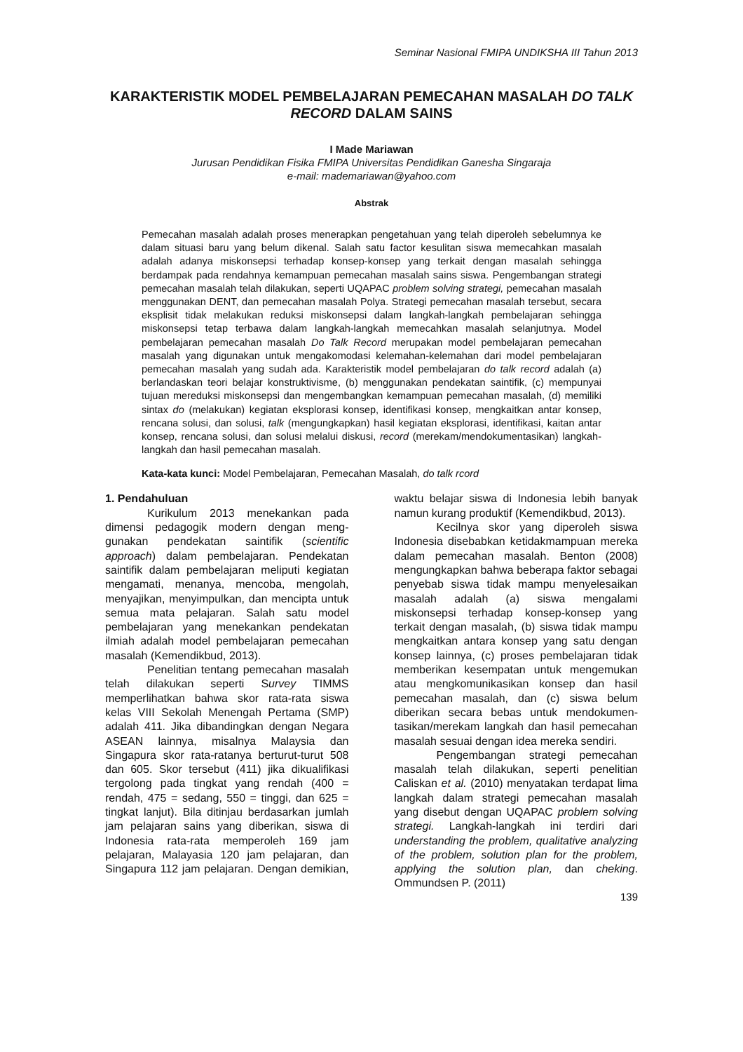Seminar Nasional FMIPA UNDIKSHA III Tahun 2013
KARAKTERISTIK MODEL PEMBELAJARAN PEMECAHAN MASALAH DO TALK RECORD DALAM SAINS
I Made Mariawan
Jurusan Pendidikan Fisika FMIPA Universitas Pendidikan Ganesha Singaraja
e-mail: mademariawan@yahoo.com
Abstrak
Pemecahan masalah adalah proses menerapkan pengetahuan yang telah diperoleh sebelumnya ke dalam situasi baru yang belum dikenal. Salah satu factor kesulitan siswa memecahkan masalah adalah adanya miskonsepsi terhadap konsep-konsep yang terkait dengan masalah sehingga berdampak pada rendahnya kemampuan pemecahan masalah sains siswa. Pengembangan strategi pemecahan masalah telah dilakukan, seperti UQAPAC problem solving strategi, pemecahan masalah menggunakan DENT, dan pemecahan masalah Polya. Strategi pemecahan masalah tersebut, secara eksplisit tidak melakukan reduksi miskonsepsi dalam langkah-langkah pembelajaran sehingga miskonsepsi tetap terbawa dalam langkah-langkah memecahkan masalah selanjutnya. Model pembelajaran pemecahan masalah Do Talk Record merupakan model pembelajaran pemecahan masalah yang digunakan untuk mengakomodasi kelemahan-kelemahan dari model pembelajaran pemecahan masalah yang sudah ada. Karakteristik model pembelajaran do talk record adalah (a) berlandaskan teori belajar konstruktivisme, (b) menggunakan pendekatan saintifik, (c) mempunyai tujuan mereduksi miskonsepsi dan mengembangkan kemampuan pemecahan masalah, (d) memiliki sintax do (melakukan) kegiatan eksplorasi konsep, identifikasi konsep, mengkaitkan antar konsep, rencana solusi, dan solusi, talk (mengungkapkan) hasil kegiatan eksplorasi, identifikasi, kaitan antar konsep, rencana solusi, dan solusi melalui diskusi, record (merekam/mendokumentasikan) langkah-langkah dan hasil pemecahan masalah.
Kata-kata kunci: Model Pembelajaran, Pemecahan Masalah, do talk rcord
1. Pendahuluan
Kurikulum 2013 menekankan pada dimensi pedagogik modern dengan meng-gunakan pendekatan saintifik (scientific approach) dalam pembelajaran. Pendekatan saintifik dalam pembelajaran meliputi kegiatan mengamati, menanya, mencoba, mengolah, menyajikan, menyimpulkan, dan mencipta untuk semua mata pelajaran. Salah satu model pembelajaran yang menekankan pendekatan ilmiah adalah model pembelajaran pemecahan masalah (Kemendikbud, 2013).
Penelitian tentang pemecahan masalah telah dilakukan seperti Survey TIMMS memperlihatkan bahwa skor rata-rata siswa kelas VIII Sekolah Menengah Pertama (SMP) adalah 411. Jika dibandingkan dengan Negara ASEAN lainnya, misalnya Malaysia dan Singapura skor rata-ratanya berturut-turut 508 dan 605. Skor tersebut (411) jika dikualifikasi tergolong pada tingkat yang rendah (400 = rendah, 475 = sedang, 550 = tinggi, dan 625 = tingkat lanjut). Bila ditinjau berdasarkan jumlah jam pelajaran sains yang diberikan, siswa di Indonesia rata-rata memperoleh 169 jam pelajaran, Malayasia 120 jam pelajaran, dan Singapura 112 jam pelajaran. Dengan demikian, waktu belajar siswa di Indonesia lebih banyak namun kurang produktif (Kemendikbud, 2013).
Kecilnya skor yang diperoleh siswa Indonesia disebabkan ketidakmampuan mereka dalam pemecahan masalah. Benton (2008) mengungkapkan bahwa beberapa faktor sebagai penyebab siswa tidak mampu menyelesaikan masalah adalah (a) siswa mengalami miskonsepsi terhadap konsep-konsep yang terkait dengan masalah, (b) siswa tidak mampu mengkaitkan antara konsep yang satu dengan konsep lainnya, (c) proses pembelajaran tidak memberikan kesempatan untuk mengemukan atau mengkomunikasikan konsep dan hasil pemecahan masalah, dan (c) siswa belum diberikan secara bebas untuk mendokumen-tasikan/merekam langkah dan hasil pemecahan masalah sesuai dengan idea mereka sendiri.
Pengembangan strategi pemecahan masalah telah dilakukan, seperti penelitian Caliskan et al. (2010) menyatakan terdapat lima langkah dalam strategi pemecahan masalah yang disebut dengan UQAPAC problem solving strategi. Langkah-langkah ini terdiri dari understanding the problem, qualitative analyzing of the problem, solution plan for the problem, applying the solution plan, dan cheking. Ommundsen P. (2011)
139